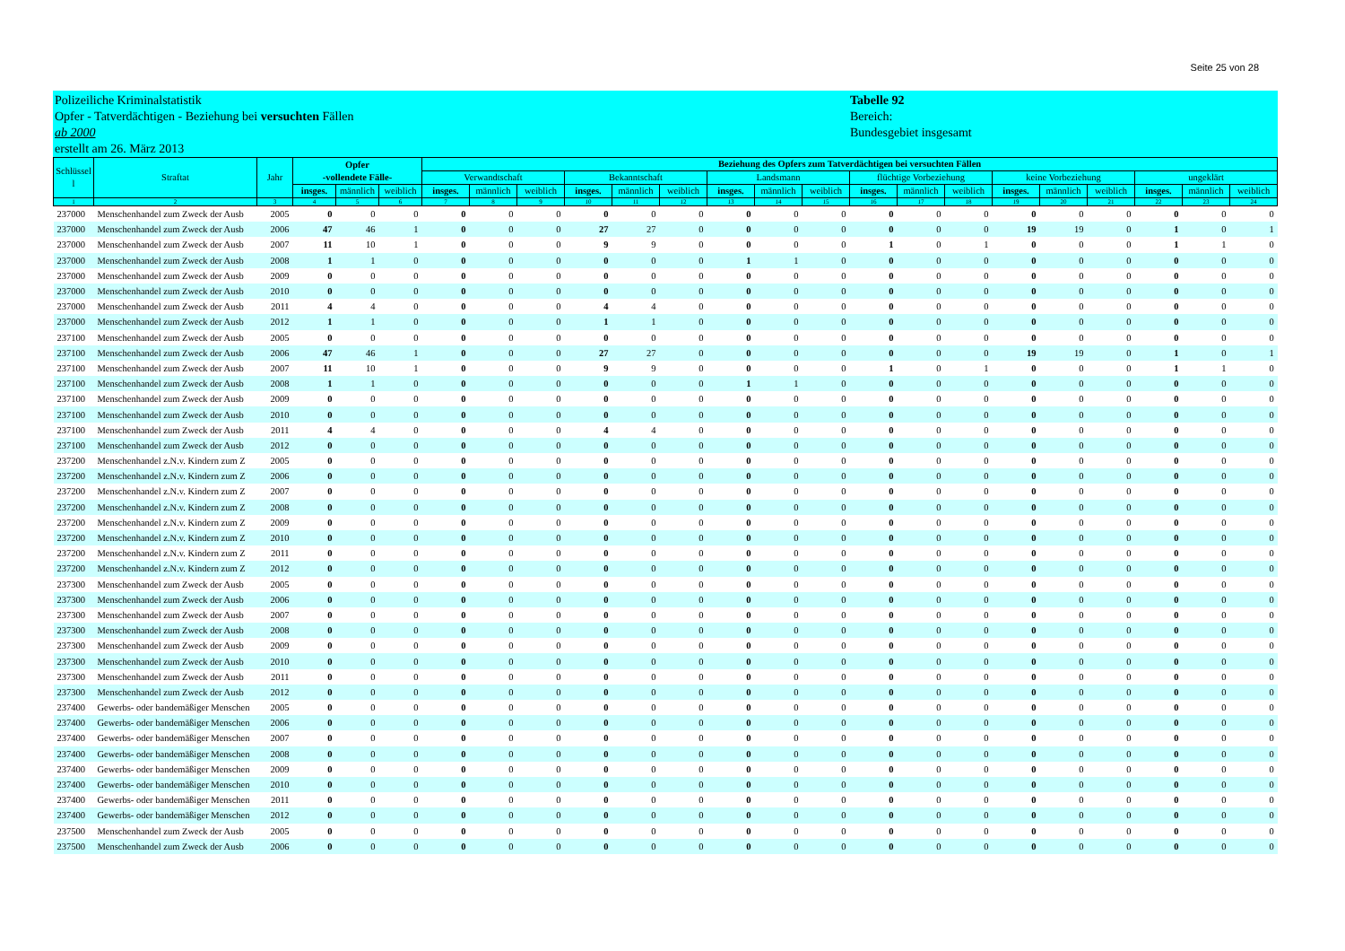Seite 25 von 28
Polizeiliche Kriminalstatistik
Opfer - Tatverdächtigen - Beziehung bei versuchten Fällen
ab 2000
erstellt am 26. März 2013
Tabelle 92
Bereich:
Bundesgebiet insgesamt
| Schlüssel l | Straftat | Jahr | Opfer -vollendete Fälle- | | | Beziehung des Opfers zum Tatverdächtigen bei versuchten Fällen | | | | | | | | | | | | | | | | | |
| --- | --- | --- | --- | --- | --- | --- | --- | --- | --- | --- | --- | --- | --- | --- | --- | --- | --- | --- | --- | --- | --- | --- | --- |
| | | | | | | Verwandtschaft | | | Bekanntschaft | | | Landsmann | | | flüchtige Vorbeziehung | | | keine Vorbeziehung | | | ungeklärt | | |
| | | | insges. | männlich | weiblich | insges. | männlich | weiblich | insges. | männlich | weiblich | insges. | männlich | weiblich | insges. | männlich | weiblich | insges. | männlich | weiblich | insges. | männlich | weiblich |
| 1 | 2 | 3 | 4 | 5 | 6 | 7 | 8 | 9 | 10 | 11 | 12 | 13 | 14 | 15 | 16 | 17 | 18 | 19 | 20 | 21 | 22 | 23 | 24 |
| 237000 | Menschenhandel zum Zweck der Ausb | 2005 | 0 | 0 | 0 | 0 | 0 | 0 | 0 | 0 | 0 | 0 | 0 | 0 | 0 | 0 | 0 | 0 | 0 | 0 | 0 | 0 | 0 |
| 237000 | Menschenhandel zum Zweck der Ausb | 2006 | 47 | 46 | 1 | 0 | 0 | 0 | 27 | 27 | 0 | 0 | 0 | 0 | 0 | 0 | 0 | 19 | 19 | 0 | 1 | 0 | 1 |
| 237000 | Menschenhandel zum Zweck der Ausb | 2007 | 11 | 10 | 1 | 0 | 0 | 0 | 9 | 9 | 0 | 0 | 0 | 0 | 1 | 0 | 1 | 0 | 0 | 0 | 1 | 1 | 0 |
| 237000 | Menschenhandel zum Zweck der Ausb | 2008 | 1 | 1 | 0 | 0 | 0 | 0 | 0 | 0 | 0 | 1 | 1 | 0 | 0 | 0 | 0 | 0 | 0 | 0 | 0 | 0 | 0 |
| 237000 | Menschenhandel zum Zweck der Ausb | 2009 | 0 | 0 | 0 | 0 | 0 | 0 | 0 | 0 | 0 | 0 | 0 | 0 | 0 | 0 | 0 | 0 | 0 | 0 | 0 | 0 | 0 |
| 237000 | Menschenhandel zum Zweck der Ausb | 2010 | 0 | 0 | 0 | 0 | 0 | 0 | 0 | 0 | 0 | 0 | 0 | 0 | 0 | 0 | 0 | 0 | 0 | 0 | 0 | 0 | 0 |
| 237000 | Menschenhandel zum Zweck der Ausb | 2011 | 4 | 4 | 0 | 0 | 0 | 0 | 4 | 4 | 0 | 0 | 0 | 0 | 0 | 0 | 0 | 0 | 0 | 0 | 0 | 0 | 0 |
| 237000 | Menschenhandel zum Zweck der Ausb | 2012 | 1 | 1 | 0 | 0 | 0 | 0 | 1 | 1 | 0 | 0 | 0 | 0 | 0 | 0 | 0 | 0 | 0 | 0 | 0 | 0 | 0 |
| 237100 | Menschenhandel zum Zweck der Ausb | 2005 | 0 | 0 | 0 | 0 | 0 | 0 | 0 | 0 | 0 | 0 | 0 | 0 | 0 | 0 | 0 | 0 | 0 | 0 | 0 | 0 | 0 |
| 237100 | Menschenhandel zum Zweck der Ausb | 2006 | 47 | 46 | 1 | 0 | 0 | 0 | 27 | 27 | 0 | 0 | 0 | 0 | 0 | 0 | 0 | 19 | 19 | 0 | 1 | 0 | 1 |
| 237100 | Menschenhandel zum Zweck der Ausb | 2007 | 11 | 10 | 1 | 0 | 0 | 0 | 9 | 9 | 0 | 0 | 0 | 0 | 1 | 0 | 1 | 0 | 0 | 0 | 1 | 1 | 0 |
| 237100 | Menschenhandel zum Zweck der Ausb | 2008 | 1 | 1 | 0 | 0 | 0 | 0 | 0 | 0 | 0 | 1 | 1 | 0 | 0 | 0 | 0 | 0 | 0 | 0 | 0 | 0 | 0 |
| 237100 | Menschenhandel zum Zweck der Ausb | 2009 | 0 | 0 | 0 | 0 | 0 | 0 | 0 | 0 | 0 | 0 | 0 | 0 | 0 | 0 | 0 | 0 | 0 | 0 | 0 | 0 | 0 |
| 237100 | Menschenhandel zum Zweck der Ausb | 2010 | 0 | 0 | 0 | 0 | 0 | 0 | 0 | 0 | 0 | 0 | 0 | 0 | 0 | 0 | 0 | 0 | 0 | 0 | 0 | 0 | 0 |
| 237100 | Menschenhandel zum Zweck der Ausb | 2011 | 4 | 4 | 0 | 0 | 0 | 0 | 4 | 4 | 0 | 0 | 0 | 0 | 0 | 0 | 0 | 0 | 0 | 0 | 0 | 0 | 0 |
| 237100 | Menschenhandel zum Zweck der Ausb | 2012 | 0 | 0 | 0 | 0 | 0 | 0 | 0 | 0 | 0 | 0 | 0 | 0 | 0 | 0 | 0 | 0 | 0 | 0 | 0 | 0 | 0 |
| 237200 | Menschenhandel z.N.v. Kindern zum Z | 2005 | 0 | 0 | 0 | 0 | 0 | 0 | 0 | 0 | 0 | 0 | 0 | 0 | 0 | 0 | 0 | 0 | 0 | 0 | 0 | 0 | 0 |
| 237200 | Menschenhandel z.N.v. Kindern zum Z | 2006 | 0 | 0 | 0 | 0 | 0 | 0 | 0 | 0 | 0 | 0 | 0 | 0 | 0 | 0 | 0 | 0 | 0 | 0 | 0 | 0 | 0 |
| 237200 | Menschenhandel z.N.v. Kindern zum Z | 2007 | 0 | 0 | 0 | 0 | 0 | 0 | 0 | 0 | 0 | 0 | 0 | 0 | 0 | 0 | 0 | 0 | 0 | 0 | 0 | 0 | 0 |
| 237200 | Menschenhandel z.N.v. Kindern zum Z | 2008 | 0 | 0 | 0 | 0 | 0 | 0 | 0 | 0 | 0 | 0 | 0 | 0 | 0 | 0 | 0 | 0 | 0 | 0 | 0 | 0 | 0 |
| 237200 | Menschenhandel z.N.v. Kindern zum Z | 2009 | 0 | 0 | 0 | 0 | 0 | 0 | 0 | 0 | 0 | 0 | 0 | 0 | 0 | 0 | 0 | 0 | 0 | 0 | 0 | 0 | 0 |
| 237200 | Menschenhandel z.N.v. Kindern zum Z | 2010 | 0 | 0 | 0 | 0 | 0 | 0 | 0 | 0 | 0 | 0 | 0 | 0 | 0 | 0 | 0 | 0 | 0 | 0 | 0 | 0 | 0 |
| 237200 | Menschenhandel z.N.v. Kindern zum Z | 2011 | 0 | 0 | 0 | 0 | 0 | 0 | 0 | 0 | 0 | 0 | 0 | 0 | 0 | 0 | 0 | 0 | 0 | 0 | 0 | 0 | 0 |
| 237200 | Menschenhandel z.N.v. Kindern zum Z | 2012 | 0 | 0 | 0 | 0 | 0 | 0 | 0 | 0 | 0 | 0 | 0 | 0 | 0 | 0 | 0 | 0 | 0 | 0 | 0 | 0 | 0 |
| 237300 | Menschenhandel zum Zweck der Ausb | 2005 | 0 | 0 | 0 | 0 | 0 | 0 | 0 | 0 | 0 | 0 | 0 | 0 | 0 | 0 | 0 | 0 | 0 | 0 | 0 | 0 | 0 |
| 237300 | Menschenhandel zum Zweck der Ausb | 2006 | 0 | 0 | 0 | 0 | 0 | 0 | 0 | 0 | 0 | 0 | 0 | 0 | 0 | 0 | 0 | 0 | 0 | 0 | 0 | 0 | 0 |
| 237300 | Menschenhandel zum Zweck der Ausb | 2007 | 0 | 0 | 0 | 0 | 0 | 0 | 0 | 0 | 0 | 0 | 0 | 0 | 0 | 0 | 0 | 0 | 0 | 0 | 0 | 0 | 0 |
| 237300 | Menschenhandel zum Zweck der Ausb | 2008 | 0 | 0 | 0 | 0 | 0 | 0 | 0 | 0 | 0 | 0 | 0 | 0 | 0 | 0 | 0 | 0 | 0 | 0 | 0 | 0 | 0 |
| 237300 | Menschenhandel zum Zweck der Ausb | 2009 | 0 | 0 | 0 | 0 | 0 | 0 | 0 | 0 | 0 | 0 | 0 | 0 | 0 | 0 | 0 | 0 | 0 | 0 | 0 | 0 | 0 |
| 237300 | Menschenhandel zum Zweck der Ausb | 2010 | 0 | 0 | 0 | 0 | 0 | 0 | 0 | 0 | 0 | 0 | 0 | 0 | 0 | 0 | 0 | 0 | 0 | 0 | 0 | 0 | 0 |
| 237300 | Menschenhandel zum Zweck der Ausb | 2011 | 0 | 0 | 0 | 0 | 0 | 0 | 0 | 0 | 0 | 0 | 0 | 0 | 0 | 0 | 0 | 0 | 0 | 0 | 0 | 0 | 0 |
| 237300 | Menschenhandel zum Zweck der Ausb | 2012 | 0 | 0 | 0 | 0 | 0 | 0 | 0 | 0 | 0 | 0 | 0 | 0 | 0 | 0 | 0 | 0 | 0 | 0 | 0 | 0 | 0 |
| 237400 | Gewerbs- oder bandemäßiger Menschen | 2005 | 0 | 0 | 0 | 0 | 0 | 0 | 0 | 0 | 0 | 0 | 0 | 0 | 0 | 0 | 0 | 0 | 0 | 0 | 0 | 0 | 0 |
| 237400 | Gewerbs- oder bandemäßiger Menschen | 2006 | 0 | 0 | 0 | 0 | 0 | 0 | 0 | 0 | 0 | 0 | 0 | 0 | 0 | 0 | 0 | 0 | 0 | 0 | 0 | 0 | 0 |
| 237400 | Gewerbs- oder bandemäßiger Menschen | 2007 | 0 | 0 | 0 | 0 | 0 | 0 | 0 | 0 | 0 | 0 | 0 | 0 | 0 | 0 | 0 | 0 | 0 | 0 | 0 | 0 | 0 |
| 237400 | Gewerbs- oder bandemäßiger Menschen | 2008 | 0 | 0 | 0 | 0 | 0 | 0 | 0 | 0 | 0 | 0 | 0 | 0 | 0 | 0 | 0 | 0 | 0 | 0 | 0 | 0 | 0 |
| 237400 | Gewerbs- oder bandemäßiger Menschen | 2009 | 0 | 0 | 0 | 0 | 0 | 0 | 0 | 0 | 0 | 0 | 0 | 0 | 0 | 0 | 0 | 0 | 0 | 0 | 0 | 0 | 0 |
| 237400 | Gewerbs- oder bandemäßiger Menschen | 2010 | 0 | 0 | 0 | 0 | 0 | 0 | 0 | 0 | 0 | 0 | 0 | 0 | 0 | 0 | 0 | 0 | 0 | 0 | 0 | 0 | 0 |
| 237400 | Gewerbs- oder bandemäßiger Menschen | 2011 | 0 | 0 | 0 | 0 | 0 | 0 | 0 | 0 | 0 | 0 | 0 | 0 | 0 | 0 | 0 | 0 | 0 | 0 | 0 | 0 | 0 |
| 237400 | Gewerbs- oder bandemäßiger Menschen | 2012 | 0 | 0 | 0 | 0 | 0 | 0 | 0 | 0 | 0 | 0 | 0 | 0 | 0 | 0 | 0 | 0 | 0 | 0 | 0 | 0 | 0 |
| 237500 | Menschenhandel zum Zweck der Ausb | 2005 | 0 | 0 | 0 | 0 | 0 | 0 | 0 | 0 | 0 | 0 | 0 | 0 | 0 | 0 | 0 | 0 | 0 | 0 | 0 | 0 | 0 |
| 237500 | Menschenhandel zum Zweck der Ausb | 2006 | 0 | 0 | 0 | 0 | 0 | 0 | 0 | 0 | 0 | 0 | 0 | 0 | 0 | 0 | 0 | 0 | 0 | 0 | 0 | 0 | 0 |